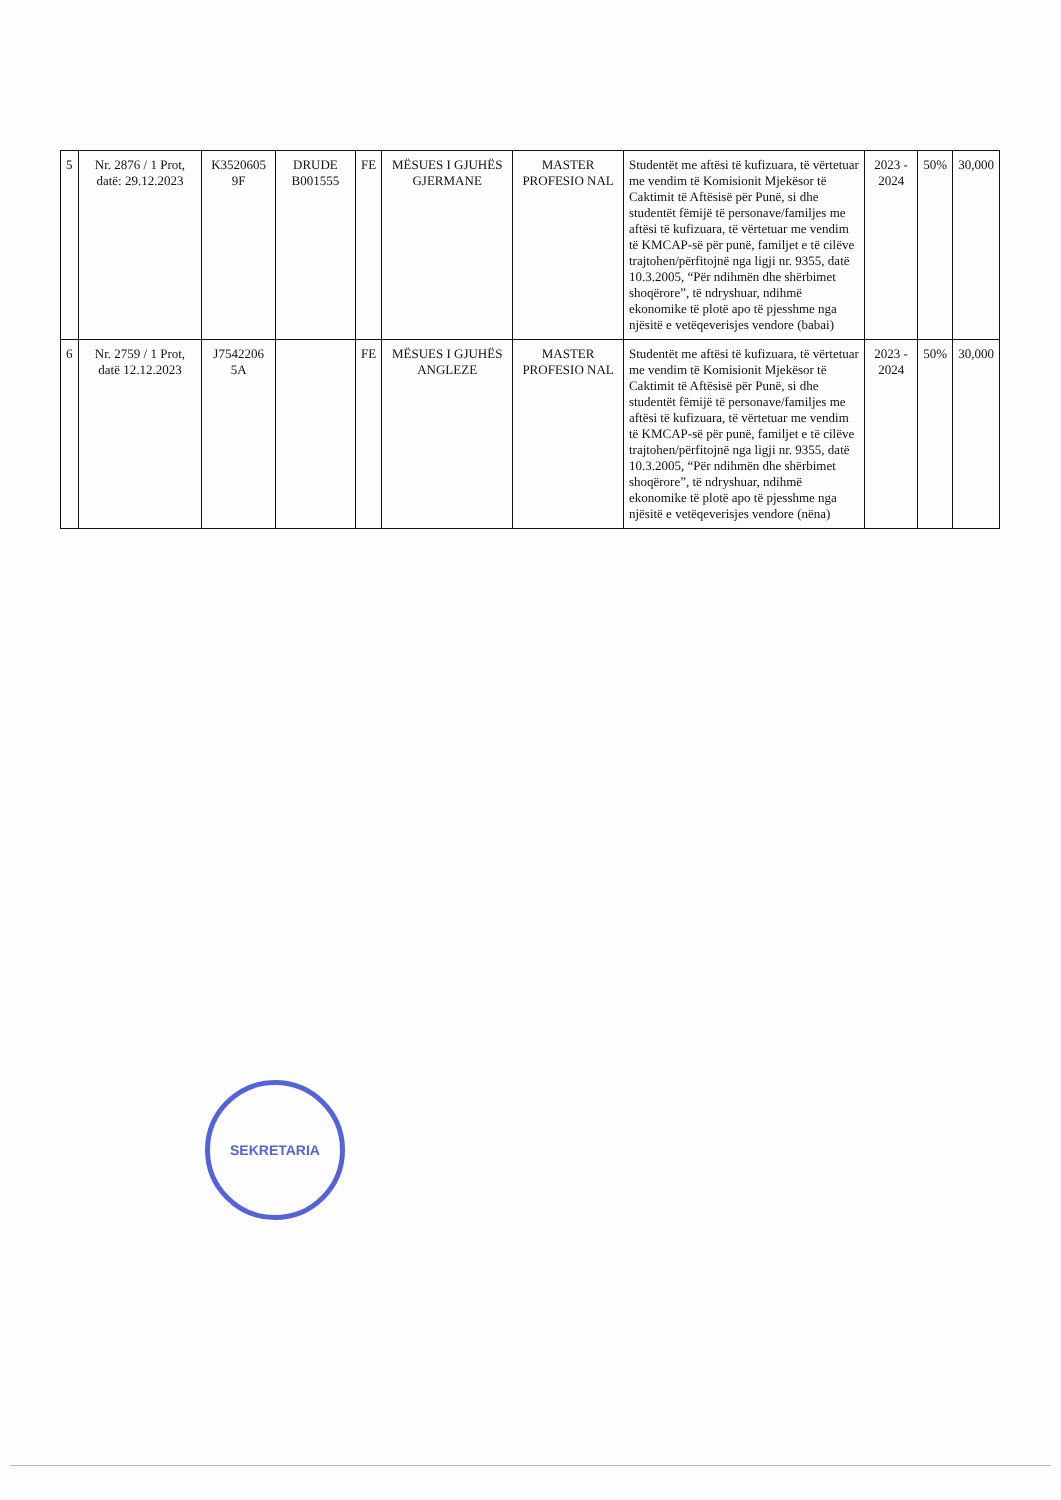| 5 | Nr. 2876 / 1 Prot, datë: 29.12.2023 | K3520605 9F | DRUDE B001555 | FE | MËSUES I GJUHËS GJERMANE | MASTER PROFESIO NAL | Studentët me aftësi të kufizuara, të vërtetuar me vendim të Komisionit Mjekësor të Caktimit të Aftësisë për Punë, si dhe studentët fëmijë të personave/familjes me aftësi të kufizuara, të vërtetuar me vendim të KMCAP-së për punë, familjet e të cilëve trajtohen/përfitojnë nga ligji nr. 9355, datë 10.3.2005, “Për ndihmën dhe shërbimet shoqërore”, të ndryshuar, ndihmë ekonomike të plotë apo të pjesshme nga njësitë e vetëqeverisjes vendore (babai) | 2023 - 2024 | 50% | 30,000 |
| 6 | Nr. 2759 / 1 Prot, datë 12.12.2023 | J7542206 5A | | FE | MËSUES I GJUHËS ANGLEZE | MASTER PROFESIO NAL | Studentët me aftësi të kufizuara, të vërtetuar me vendim të Komisionit Mjekësor të Caktimit të Aftësisë për Punë, si dhe studentët fëmijë të personave/familjes me aftësi të kufizuara, të vërtetuar me vendim të KMCAP-së për punë, familjet e të cilëve trajtohen/përfitojnë nga ligji nr. 9355, datë 10.3.2005, “Për ndihmën dhe shërbimet shoqërore”, të ndryshuar, ndihmë ekonomike të plotë apo të pjesshme nga njësitë e vetëqeverisjes vendore (nëna) | 2023 - 2024 | 50% | 30,000 |
SEKRETARIA